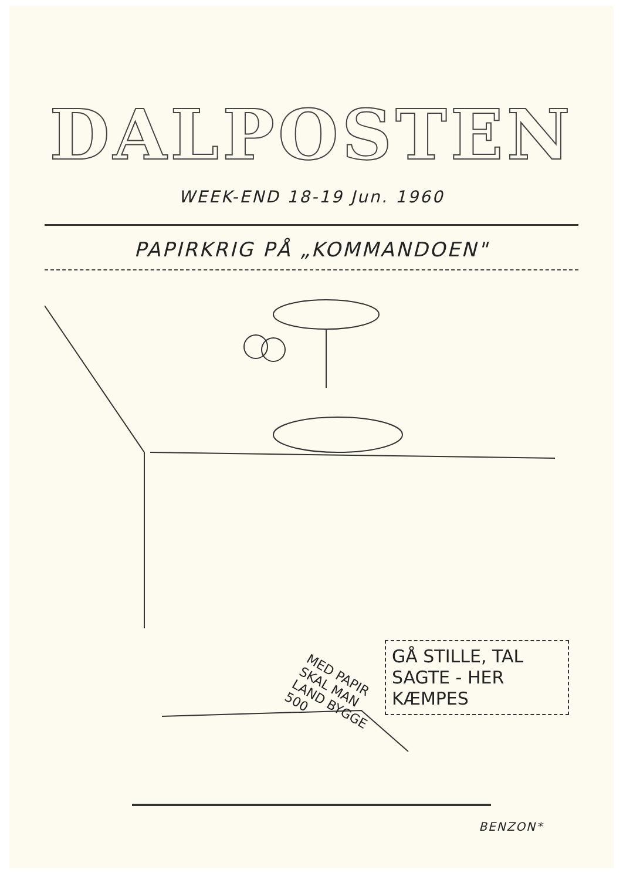DALPOSTEN
WEEK-END 18-19 Jun. 1960
PAPIRKRIG PÅ „KOMMANDOEN"
MED PAPIR SKAL MAN LAND BYGGE 500
GÅ STILLE, TAL SAGTE - HER KÆMPES
BENZON*